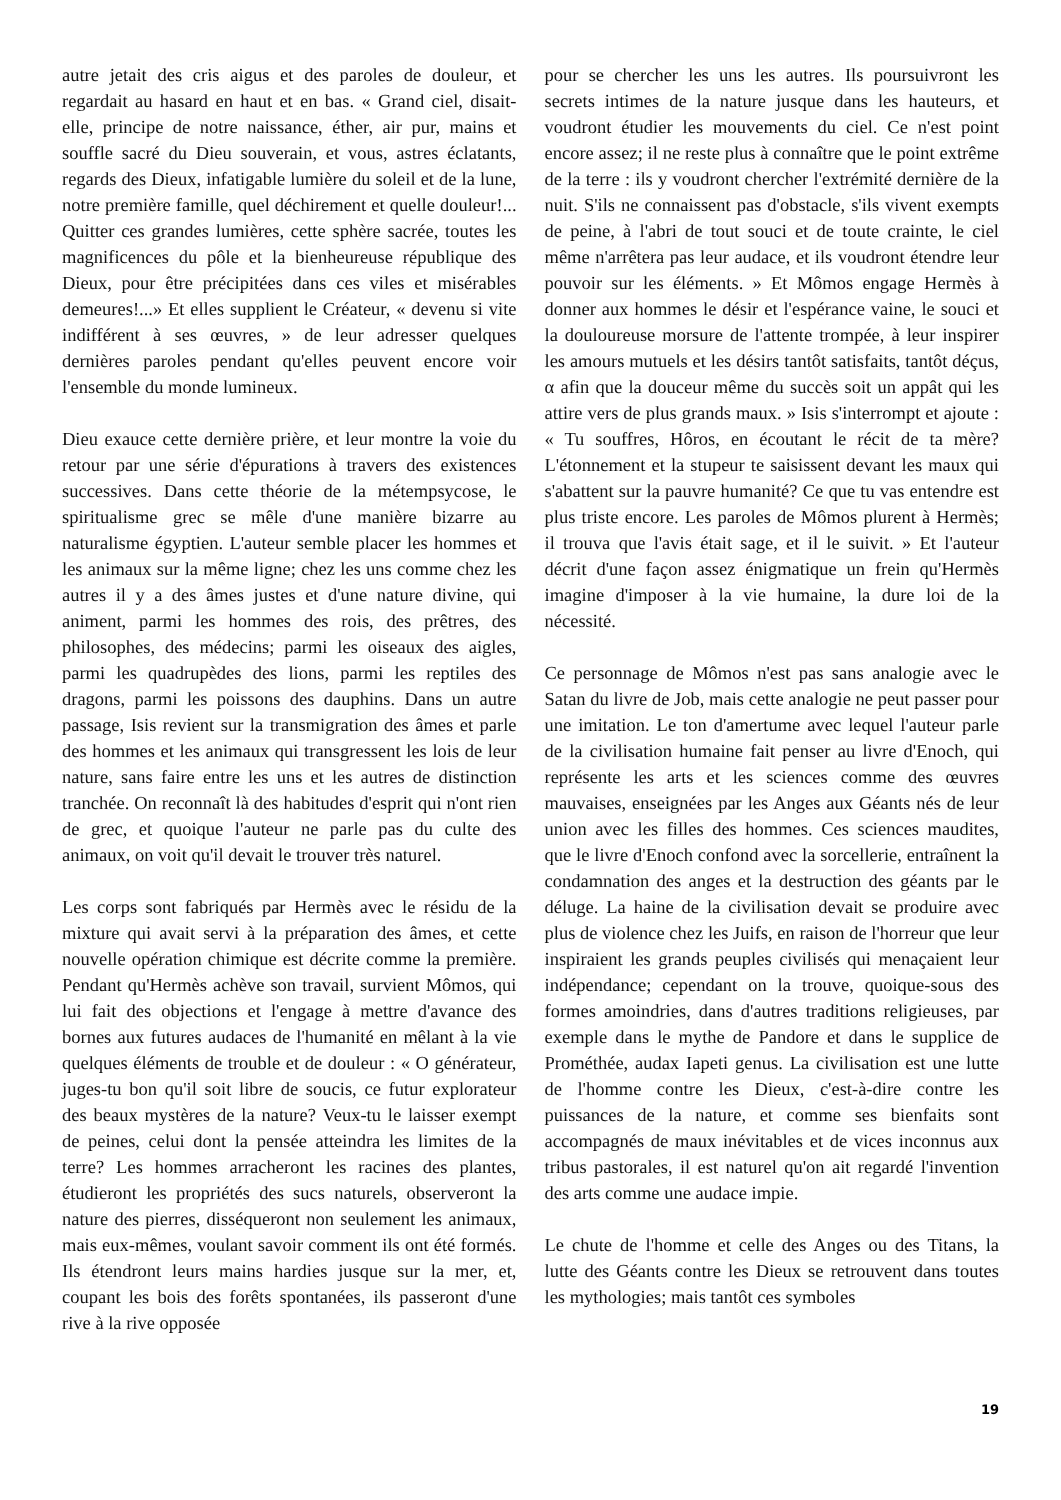autre jetait des cris aigus et des paroles de douleur, et regardait au hasard en haut et en bas. « Grand ciel, disait-elle, principe de notre naissance, éther, air pur, mains et souffle sacré du Dieu souverain, et vous, astres éclatants, regards des Dieux, infatigable lumière du soleil et de la lune, notre première famille, quel déchirement et quelle douleur!... Quitter ces grandes lumières, cette sphère sacrée, toutes les magnificences du pôle et la bienheureuse république des Dieux, pour être précipitées dans ces viles et misérables demeures!...» Et elles supplient le Créateur, « devenu si vite indifférent à ses œuvres, » de leur adresser quelques dernières paroles pendant qu'elles peuvent encore voir l'ensemble du monde lumineux.
Dieu exauce cette dernière prière, et leur montre la voie du retour par une série d'épurations à travers des existences successives. Dans cette théorie de la métempsycose, le spiritualisme grec se mêle d'une manière bizarre au naturalisme égyptien. L'auteur semble placer les hommes et les animaux sur la même ligne; chez les uns comme chez les autres il y a des âmes justes et d'une nature divine, qui animent, parmi les hommes des rois, des prêtres, des philosophes, des médecins; parmi les oiseaux des aigles, parmi les quadrupèdes des lions, parmi les reptiles des dragons, parmi les poissons des dauphins. Dans un autre passage, Isis revient sur la transmigration des âmes et parle des hommes et les animaux qui transgressent les lois de leur nature, sans faire entre les uns et les autres de distinction tranchée. On reconnaît là des habitudes d'esprit qui n'ont rien de grec, et quoique l'auteur ne parle pas du culte des animaux, on voit qu'il devait le trouver très naturel.
Les corps sont fabriqués par Hermès avec le résidu de la mixture qui avait servi à la préparation des âmes, et cette nouvelle opération chimique est décrite comme la première. Pendant qu'Hermès achève son travail, survient Mômos, qui lui fait des objections et l'engage à mettre d'avance des bornes aux futures audaces de l'humanité en mêlant à la vie quelques éléments de trouble et de douleur : « O générateur, juges-tu bon qu'il soit libre de soucis, ce futur explorateur des beaux mystères de la nature? Veux-tu le laisser exempt de peines, celui dont la pensée atteindra les limites de la terre? Les hommes arracheront les racines des plantes, étudieront les propriétés des sucs naturels, observeront la nature des pierres, disséqueront non seulement les animaux, mais eux-mêmes, voulant savoir comment ils ont été formés. Ils étendront leurs mains hardies jusque sur la mer, et, coupant les bois des forêts spontanées, ils passeront d'une rive à la rive opposée
pour se chercher les uns les autres. Ils poursuivront les secrets intimes de la nature jusque dans les hauteurs, et voudront étudier les mouvements du ciel. Ce n'est point encore assez; il ne reste plus à connaître que le point extrême de la terre : ils y voudront chercher l'extrémité dernière de la nuit. S'ils ne connaissent pas d'obstacle, s'ils vivent exempts de peine, à l'abri de tout souci et de toute crainte, le ciel même n'arrêtera pas leur audace, et ils voudront étendre leur pouvoir sur les éléments. » Et Mômos engage Hermès à donner aux hommes le désir et l'espérance vaine, le souci et la douloureuse morsure de l'attente trompée, à leur inspirer les amours mutuels et les désirs tantôt satisfaits, tantôt déçus, α afin que la douceur même du succès soit un appât qui les attire vers de plus grands maux. » Isis s'interrompt et ajoute : « Tu souffres, Hôros, en écoutant le récit de ta mère? L'étonnement et la stupeur te saisissent devant les maux qui s'abattent sur la pauvre humanité? Ce que tu vas entendre est plus triste encore. Les paroles de Mômos plurent à Hermès; il trouva que l'avis était sage, et il le suivit. » Et l'auteur décrit d'une façon assez énigmatique un frein qu'Hermès imagine d'imposer à la vie humaine, la dure loi de la nécessité.
Ce personnage de Mômos n'est pas sans analogie avec le Satan du livre de Job, mais cette analogie ne peut passer pour une imitation. Le ton d'amertume avec lequel l'auteur parle de la civilisation humaine fait penser au livre d'Enoch, qui représente les arts et les sciences comme des œuvres mauvaises, enseignées par les Anges aux Géants nés de leur union avec les filles des hommes. Ces sciences maudites, que le livre d'Enoch confond avec la sorcellerie, entraînent la condamnation des anges et la destruction des géants par le déluge. La haine de la civilisation devait se produire avec plus de violence chez les Juifs, en raison de l'horreur que leur inspiraient les grands peuples civilisés qui menaçaient leur indépendance; cependant on la trouve, quoique-sous des formes amoindries, dans d'autres traditions religieuses, par exemple dans le mythe de Pandore et dans le supplice de Prométhée, audax Iapeti genus. La civilisation est une lutte de l'homme contre les Dieux, c'est-à-dire contre les puissances de la nature, et comme ses bienfaits sont accompagnés de maux inévitables et de vices inconnus aux tribus pastorales, il est naturel qu'on ait regardé l'invention des arts comme une audace impie.
Le chute de l'homme et celle des Anges ou des Titans, la lutte des Géants contre les Dieux se retrouvent dans toutes les mythologies; mais tantôt ces symboles
19